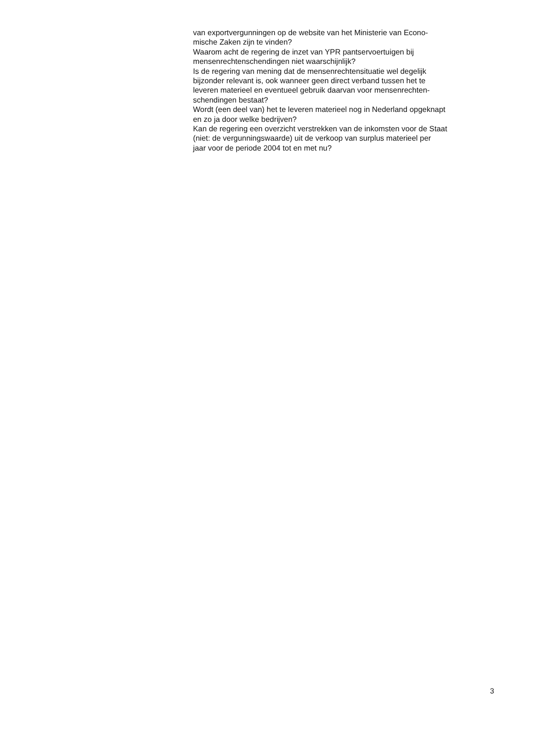van exportvergunningen op de website van het Ministerie van Econo-
mische Zaken zijn te vinden?
Waarom acht de regering de inzet van YPR pantservoertuigen bij
mensenrechtenschendingen niet waarschijnlijk?
Is de regering van mening dat de mensenrechtensituatie wel degelijk
bijzonder relevant is, ook wanneer geen direct verband tussen het te
leveren materieel en eventueel gebruik daarvan voor mensenrechten-
schendingen bestaat?
Wordt (een deel van) het te leveren materieel nog in Nederland opgeknapt
en zo ja door welke bedrijven?
Kan de regering een overzicht verstrekken van de inkomsten voor de Staat
(niet: de vergunningswaarde) uit de verkoop van surplus materieel per
jaar voor de periode 2004 tot en met nu?
3